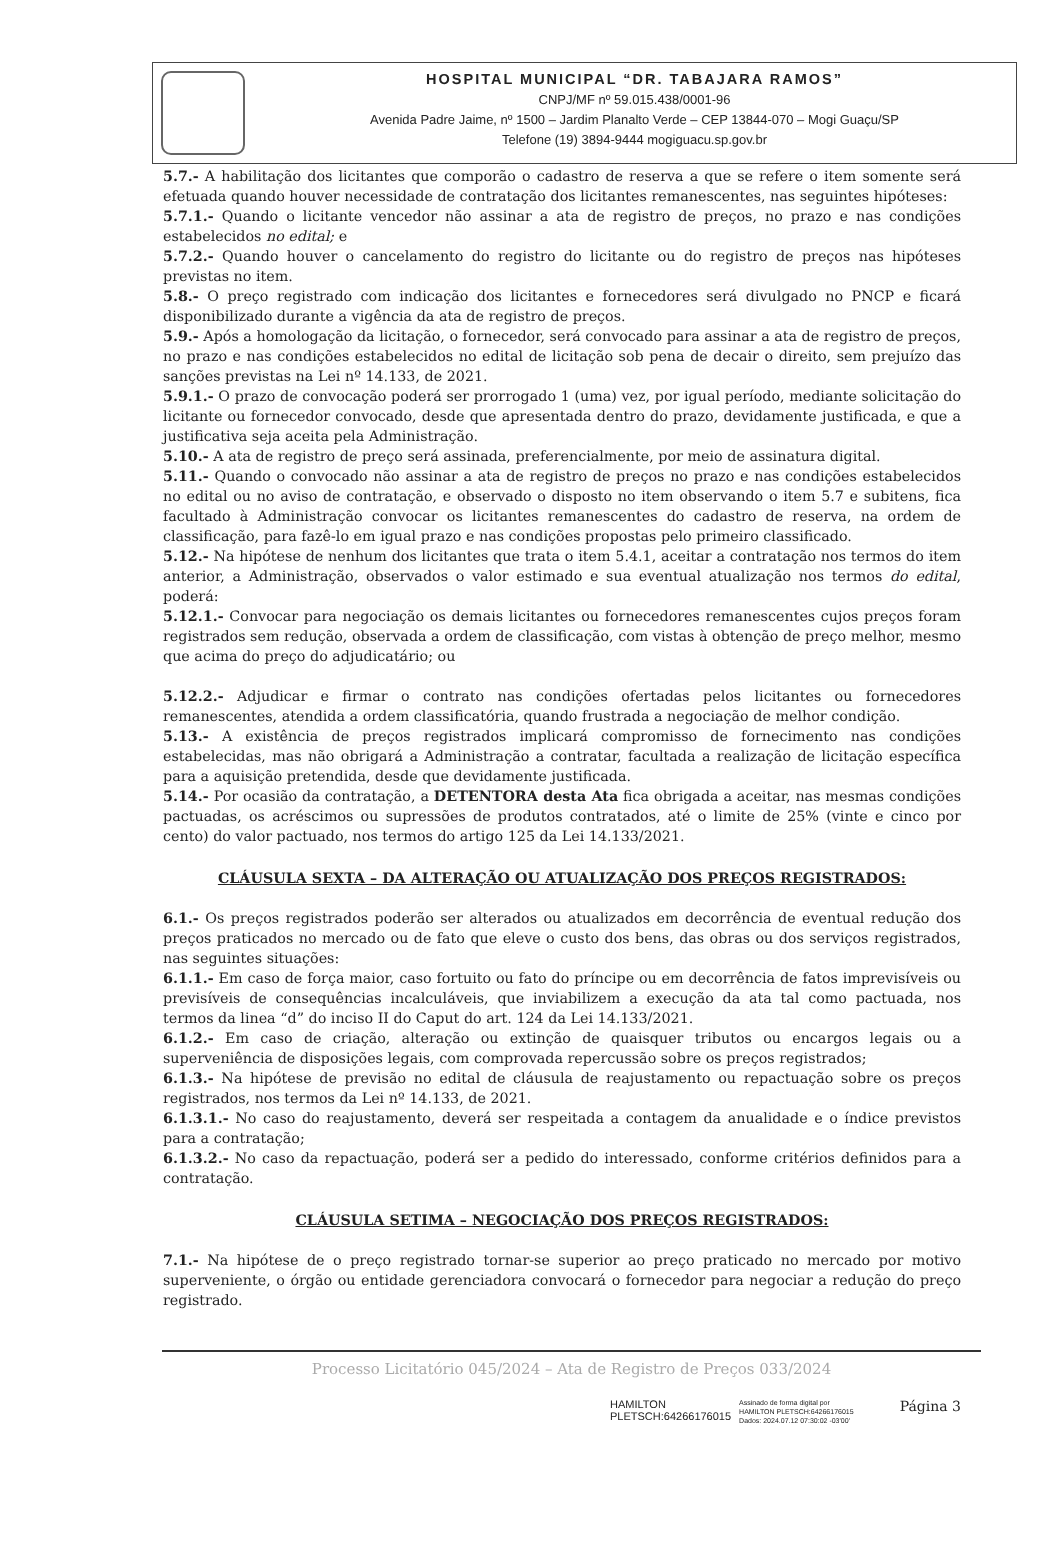HOSPITAL MUNICIPAL “DR. TABAJARA RAMOS”
CNPJ/MF nº 59.015.438/0001-96
Avenida Padre Jaime, nº 1500 – Jardim Planalto Verde – CEP 13844-070 – Mogi Guaçu/SP
Telefone (19) 3894-9444 mogiguacu.sp.gov.br
5.7.- A habilitação dos licitantes que comporão o cadastro de reserva a que se refere o item somente será efetuada quando houver necessidade de contratação dos licitantes remanescentes, nas seguintes hipóteses:
5.7.1.- Quando o licitante vencedor não assinar a ata de registro de preços, no prazo e nas condições estabelecidos no edital; e
5.7.2.- Quando houver o cancelamento do registro do licitante ou do registro de preços nas hipóteses previstas no item.
5.8.- O preço registrado com indicação dos licitantes e fornecedores será divulgado no PNCP e ficará disponibilizado durante a vigência da ata de registro de preços.
5.9.- Após a homologação da licitação, o fornecedor, será convocado para assinar a ata de registro de preços, no prazo e nas condições estabelecidos no edital de licitação sob pena de decair o direito, sem prejuízo das sanções previstas na Lei nº 14.133, de 2021.
5.9.1.- O prazo de convocação poderá ser prorrogado 1 (uma) vez, por igual período, mediante solicitação do licitante ou fornecedor convocado, desde que apresentada dentro do prazo, devidamente justificada, e que a justificativa seja aceita pela Administração.
5.10.- A ata de registro de preço será assinada, preferencialmente, por meio de assinatura digital.
5.11.- Quando o convocado não assinar a ata de registro de preços no prazo e nas condições estabelecidos no edital ou no aviso de contratação, e observado o disposto no item observando o item 5.7 e subitens, fica facultado à Administração convocar os licitantes remanescentes do cadastro de reserva, na ordem de classificação, para fazê-lo em igual prazo e nas condições propostas pelo primeiro classificado.
5.12.- Na hipótese de nenhum dos licitantes que trata o item 5.4.1, aceitar a contratação nos termos do item anterior, a Administração, observados o valor estimado e sua eventual atualização nos termos do edital, poderá:
5.12.1.- Convocar para negociação os demais licitantes ou fornecedores remanescentes cujos preços foram registrados sem redução, observada a ordem de classificação, com vistas à obtenção de preço melhor, mesmo que acima do preço do adjudicatário; ou
5.12.2.- Adjudicar e firmar o contrato nas condições ofertadas pelos licitantes ou fornecedores remanescentes, atendida a ordem classificatória, quando frustrada a negociação de melhor condição.
5.13.- A existência de preços registrados implicará compromisso de fornecimento nas condições estabelecidas, mas não obrigará a Administração a contratar, facultada a realização de licitação específica para a aquisição pretendida, desde que devidamente justificada.
5.14.- Por ocasião da contratação, a DETENTORA desta Ata fica obrigada a aceitar, nas mesmas condições pactuadas, os acréscimos ou supressões de produtos contratados, até o limite de 25% (vinte e cinco por cento) do valor pactuado, nos termos do artigo 125 da Lei 14.133/2021.
CLÁUSULA SEXTA – DA ALTERAÇÃO OU ATUALIZAÇÃO DOS PREÇOS REGISTRADOS:
6.1.- Os preços registrados poderão ser alterados ou atualizados em decorrência de eventual redução dos preços praticados no mercado ou de fato que eleve o custo dos bens, das obras ou dos serviços registrados, nas seguintes situações:
6.1.1.- Em caso de força maior, caso fortuito ou fato do príncipe ou em decorrência de fatos imprevisíveis ou previsíveis de consequências incalculáveis, que inviabilizem a execução da ata tal como pactuada, nos termos da linea “d” do inciso II do Caput do art. 124 da Lei 14.133/2021.
6.1.2.- Em caso de criação, alteração ou extinção de quaisquer tributos ou encargos legais ou a superveniência de disposições legais, com comprovada repercussão sobre os preços registrados;
6.1.3.- Na hipótese de previsão no edital de cláusula de reajustamento ou repactuação sobre os preços registrados, nos termos da Lei nº 14.133, de 2021.
6.1.3.1.- No caso do reajustamento, deverá ser respeitada a contagem da anualidade e o índice previstos para a contratação;
6.1.3.2.- No caso da repactuação, poderá ser a pedido do interessado, conforme critérios definidos para a contratação.
CLÁUSULA SETIMA – NEGOCIAÇÃO DOS PREÇOS REGISTRADOS:
7.1.- Na hipótese de o preço registrado tornar-se superior ao preço praticado no mercado por motivo superveniente, o órgão ou entidade gerenciadora convocará o fornecedor para negociar a redução do preço registrado.
Processo Licitatório 045/2024 – Ata de Registro de Preços 033/2024
HAMILTON
PLETSCH:64266176015
Assinado de forma digital por
HAMILTON PLETSCH:64266176015
Dados: 2024.07.12 07:30:02 -03'00'
Página 3